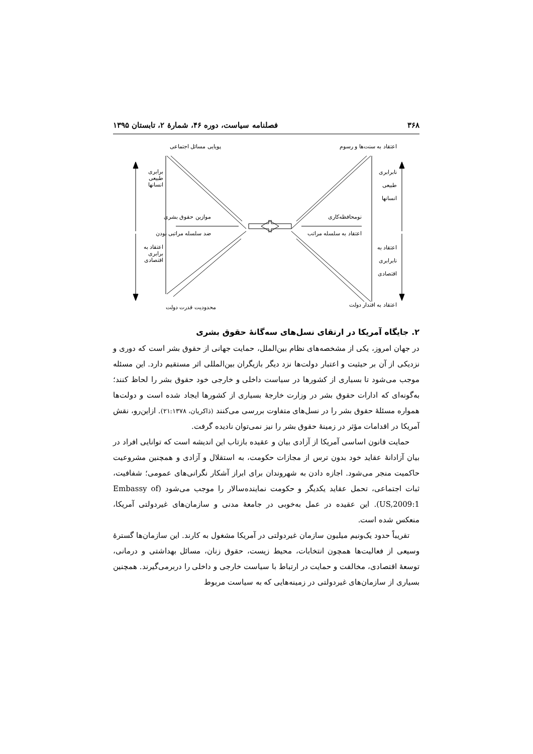۳۶۸ فصلنامه سیاست، دوره ۴۶، شمارهٔ ۲، تابستان ۱۳۹۵
پویایی مسائل اجتماعی اعتقاد به سنت‌ها و رسوم
برابری
طبیعی
انسانها
نابرابری
طبیعی
انسانها
موازین حقوق بشری
ضد سلسله مراتبی بودن
نومحافظه‌کاری
اعتقاد به سلسله مراتب
اعتقاد به
برابری
اقتصادی
اعتقاد به
نابرابری
اقتصادی
محدودیت قدرت دولت اعتقاد به اقتدار دولت
۲. جایگاه آمریکا در ارتقای نسل‌های سه‌گانهٔ حقوق بشری
در جهان امروز، یکی از مشخصه‌های نظام بین‌الملل، حمایت جهانی از حقوق بشر است که دوری و نزدیکی از آن بر حیثیت و اعتبار دولت‌ها نزد دیگر بازیگران بین‌المللی اثر مستقیم دارد. این مسئله موجب می‌شود تا بسیاری از کشورها در سیاست داخلی و خارجی خود حقوق بشر را لحاظ کنند؛ به‌گونه‌ای که ادارات حقوق بشر در وزارت خارجهٔ بسیاری از کشورها ایجاد شده است و دولت‌ها همواره مسئلهٔ حقوق بشر را در نسل‌های متفاوت بررسی می‌کنند (ذاکریان، ۲۱:۱۳۷۸). ازاین‌رو، نقش آمریکا در اقدامات مؤثر در زمینهٔ حقوق بشر را نیز نمی‌توان نادیده گرفت.
حمایت قانون اساسی آمریکا از آزادی بیان و عقیده بازتاب این اندیشه است که توانایی افراد در بیان آزادانهٔ عقاید خود بدون ترس از مجازات حکومت، به استقلال و آزادی و همچنین مشروعیت حاکمیت منجر می‌شود. اجازه دادن به شهروندان برای ابراز آشکار نگرانی‌های عمومی؛ شفافیت، ثبات اجتماعی، تحمل عقاید یکدیگر و حکومت نماینده‌سالار را موجب می‌شود (Embassy of US,2009:1). این عقیده در عمل به‌خوبی در جامعهٔ مدنی و سازمان‌های غیردولتی آمریکا، منعکس شده است.
تقریباً حدود یک‌ونیم میلیون سازمان غیردولتی در آمریکا مشغول به کارند. این سازمان‌ها گسترهٔ وسیعی از فعالیت‌ها همچون انتخابات، محیط زیست، حقوق زنان، مسائل بهداشتی و درمانی، توسعهٔ اقتصادی، مخالفت و حمایت در ارتباط با سیاست خارجی و داخلی را دربرمی‌گیرند. همچنین بسیاری از سازمان‌های غیردولتی در زمینه‌هایی که به سیاست مربوط